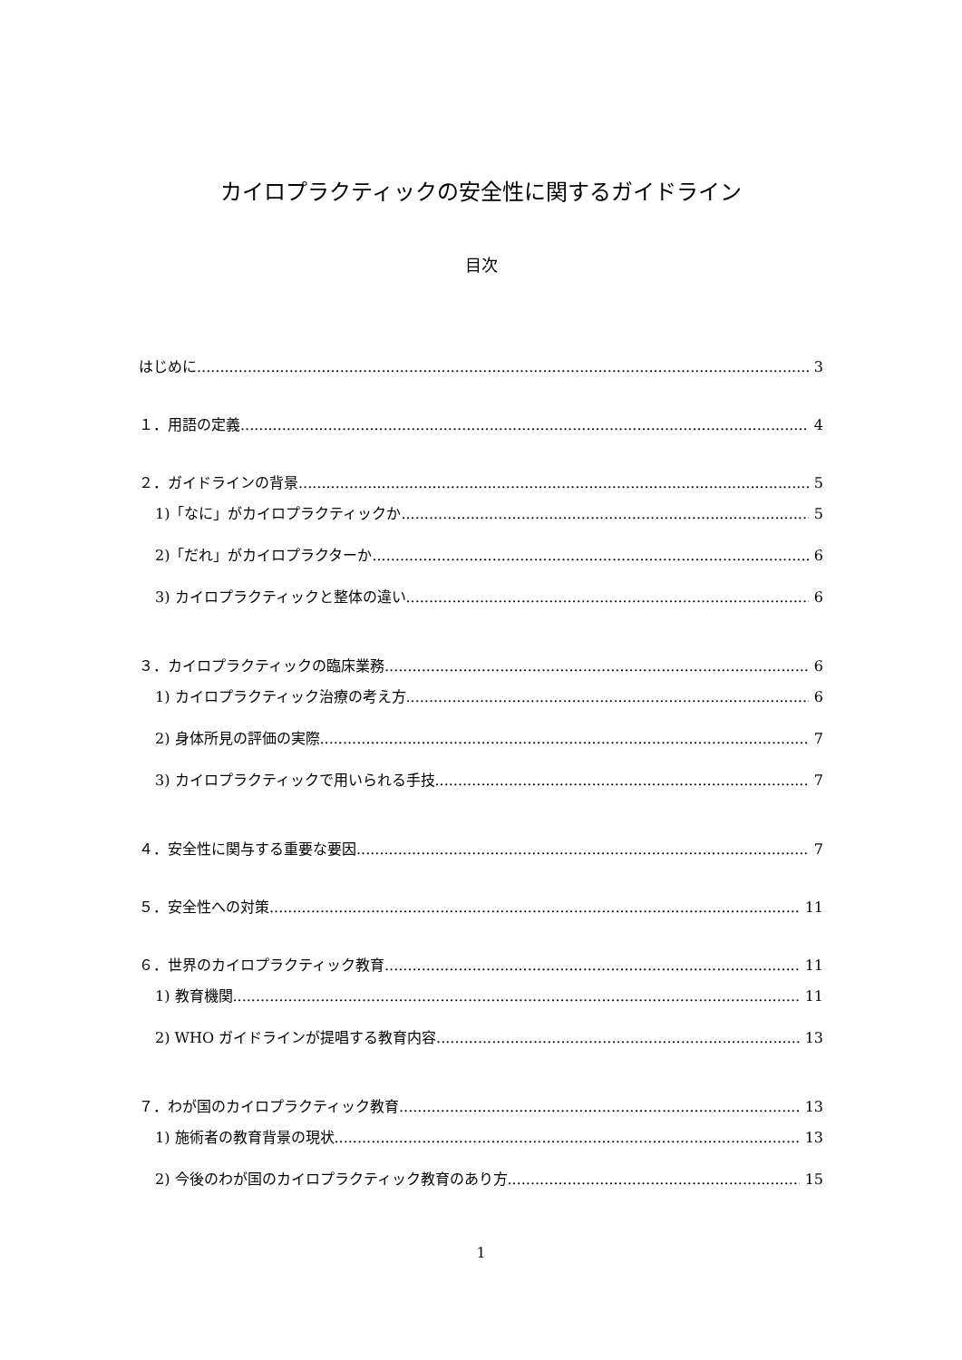カイロプラクティックの安全性に関するガイドライン
目次
はじめに 3
１．用語の定義 4
２．ガイドラインの背景 5
1)「なに」がカイロプラクティックか 5
2)「だれ」がカイロプラクターか 6
3) カイロプラクティックと整体の違い 6
３．カイロプラクティックの臨床業務 6
1) カイロプラクティック治療の考え方 6
2) 身体所見の評価の実際 7
3) カイロプラクティックで用いられる手技 7
４．安全性に関与する重要な要因 7
５．安全性への対策 11
６．世界のカイロプラクティック教育 11
1) 教育機関 11
2) WHO ガイドラインが提唱する教育内容 13
７．わが国のカイロプラクティック教育 13
1) 施術者の教育背景の現状 13
2) 今後のわが国のカイロプラクティック教育のあり方 15
1